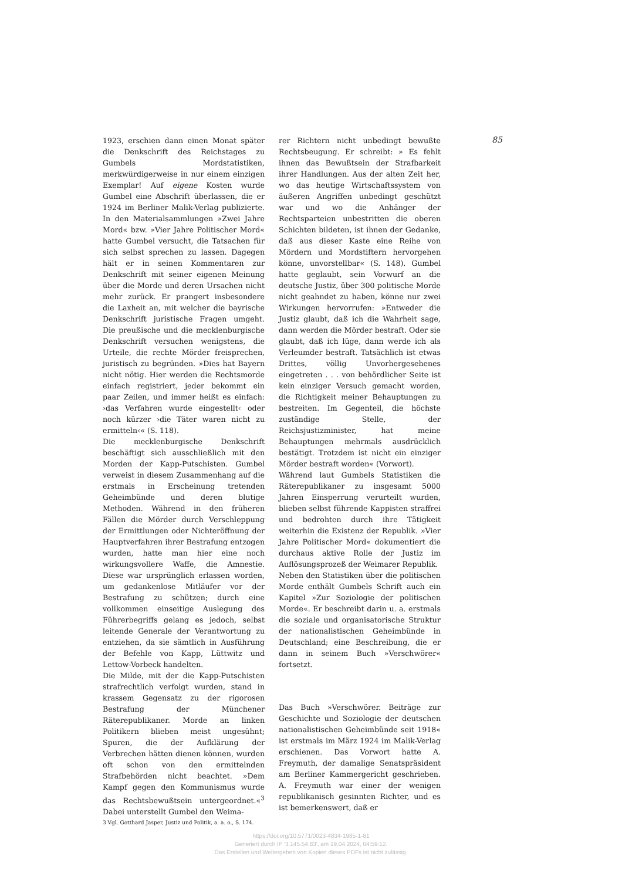85
1923, erschien dann einen Monat später die Denkschrift des Reichstages zu Gumbels Mordstatistiken, merkwürdigerweise in nur einem einzigen Exemplar! Auf eigene Kosten wurde Gumbel eine Abschrift überlassen, die er 1924 im Berliner Malik-Verlag publizierte. In den Materialsammlungen »Zwei Jahre Mord« bzw. »Vier Jahre Politischer Mord« hatte Gumbel versucht, die Tatsachen für sich selbst sprechen zu lassen. Dagegen hält er in seinen Kommentaren zur Denkschrift mit seiner eigenen Meinung über die Morde und deren Ursachen nicht mehr zurück. Er prangert insbesondere die Laxheit an, mit welcher die bayrische Denkschrift juristische Fragen umgeht. Die preußische und die mecklenburgische Denkschrift versuchen wenigstens, die Urteile, die rechte Mörder freisprechen, juristisch zu begründen. »Dies hat Bayern nicht nötig. Hier werden die Rechtsmorde einfach registriert, jeder bekommt ein paar Zeilen, und immer heißt es einfach: ›das Verfahren wurde eingestellt‹ oder noch kürzer ›die Täter waren nicht zu ermitteln‹« (S. 118).
Die mecklenburgische Denkschrift beschäftigt sich ausschließlich mit den Morden der Kapp-Putschisten. Gumbel verweist in diesem Zusammenhang auf die erstmals in Erscheinung tretenden Geheimbünde und deren blutige Methoden. Während in den früheren Fällen die Mörder durch Verschleppung der Ermittlungen oder Nichteröffnung der Hauptverfahren ihrer Bestrafung entzogen wurden, hatte man hier eine noch wirkungsvollere Waffe, die Amnestie. Diese war ursprünglich erlassen worden, um gedankenlose Mitläufer vor der Bestrafung zu schützen; durch eine vollkommen einseitige Auslegung des Führerbegriffs gelang es jedoch, selbst leitende Generale der Verantwortung zu entziehen, da sie sämtlich in Ausführung der Befehle von Kapp, Lüttwitz und Lettow-Vorbeck handelten.
Die Milde, mit der die Kapp-Putschisten strafrechtlich verfolgt wurden, stand in krassem Gegensatz zu der rigorosen Bestrafung der Münchener Räterepublikaner. Morde an linken Politikern blieben meist ungesühnt; Spuren, die der Aufklärung der Verbrechen hätten dienen können, wurden oft schon von den ermittelnden Strafbehörden nicht beachtet. »Dem Kampf gegen den Kommunismus wurde das Rechtsbewußtsein untergeordnet.«<sup>3</sup> Dabei unterstellt Gumbel den Weima-
3 Vgl. Gotthard Jasper, Justiz und Politik, a. a. o., S. 174.
rer Richtern nicht unbedingt bewußte Rechtsbeugung. Er schreibt: » Es fehlt ihnen das Bewußtsein der Strafbarkeit ihrer Handlungen. Aus der alten Zeit her, wo das heutige Wirtschaftssystem von äußeren Angriffen unbedingt geschützt war und wo die Anhänger der Rechtsparteien unbestritten die oberen Schichten bildeten, ist ihnen der Gedanke, daß aus dieser Kaste eine Reihe von Mördern und Mordstiftern hervorgehen könne, unvorstellbar« (S. 148). Gumbel hatte geglaubt, sein Vorwurf an die deutsche Justiz, über 300 politische Morde nicht geahndet zu haben, könne nur zwei Wirkungen hervorrufen: »Entweder die Justiz glaubt, daß ich die Wahrheit sage, dann werden die Mörder bestraft. Oder sie glaubt, daß ich lüge, dann werde ich als Verleumder bestraft. Tatsächlich ist etwas Drittes, völlig Unvorhergesehenes eingetreten . . . von behördlicher Seite ist kein einziger Versuch gemacht worden, die Richtigkeit meiner Behauptungen zu bestreiten. Im Gegenteil, die höchste zuständige Stelle, der Reichsjustizminister, hat meine Behauptungen mehrmals ausdrücklich bestätigt. Trotzdem ist nicht ein einziger Mörder bestraft worden« (Vorwort).
Während laut Gumbels Statistiken die Räterepublikaner zu insgesamt 5000 Jahren Einsperrung verurteilt wurden, blieben selbst führende Kappisten straffrei und bedrohten durch ihre Tätigkeit weiterhin die Existenz der Republik. »Vier Jahre Politischer Mord« dokumentiert die durchaus aktive Rolle der Justiz im Auflösungsprozeß der Weimarer Republik.
Neben den Statistiken über die politischen Morde enthält Gumbels Schrift auch ein Kapitel »Zur Soziologie der politischen Morde«. Er beschreibt darin u. a. erstmals die soziale und organisatorische Struktur der nationalistischen Geheimbünde in Deutschland; eine Beschreibung, die er dann in seinem Buch »Verschwörer« fortsetzt.
Das Buch »Verschwörer. Beiträge zur Geschichte und Soziologie der deutschen nationalistischen Geheimbünde seit 1918« ist erstmals im März 1924 im Malik-Verlag erschienen. Das Vorwort hatte A. Freymuth, der damalige Senatspräsident am Berliner Kammergericht geschrieben. A. Freymuth war einer der wenigen republikanisch gesinnten Richter, und es ist bemerkenswert, daß er
https://doi.org/10.5771/0023-4834-1985-1-81
Generiert durch IP '3.145.54.83', am 19.04.2024, 04:59:12.
Das Erstellen und Weitergeben von Kopien dieses PDFs ist nicht zulässig.